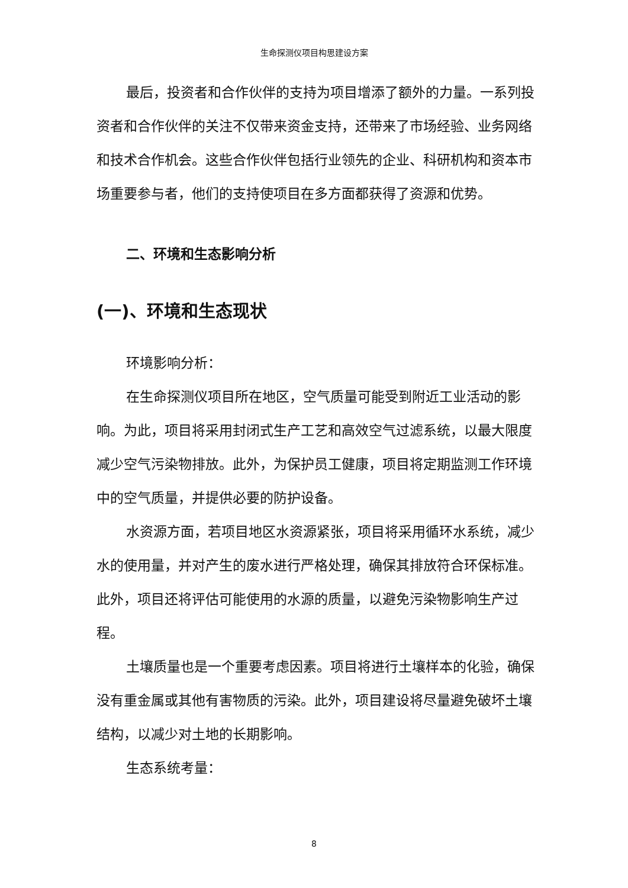生命探测仪项目构思建设方案
最后，投资者和合作伙伴的支持为项目增添了额外的力量。一系列投资者和合作伙伴的关注不仅带来资金支持，还带来了市场经验、业务网络和技术合作机会。这些合作伙伴包括行业领先的企业、科研机构和资本市场重要参与者，他们的支持使项目在多方面都获得了资源和优势。
二、环境和生态影响分析
(一)、环境和生态现状
环境影响分析：
在生命探测仪项目所在地区，空气质量可能受到附近工业活动的影响。为此，项目将采用封闭式生产工艺和高效空气过滤系统，以最大限度减少空气污染物排放。此外，为保护员工健康，项目将定期监测工作环境中的空气质量，并提供必要的防护设备。
水资源方面，若项目地区水资源紧张，项目将采用循环水系统，减少水的使用量，并对产生的废水进行严格处理，确保其排放符合环保标准。此外，项目还将评估可能使用的水源的质量，以避免污染物影响生产过程。
土壤质量也是一个重要考虑因素。项目将进行土壤样本的化验，确保没有重金属或其他有害物质的污染。此外，项目建设将尽量避免破坏土壤结构，以减少对土地的长期影响。
生态系统考量：
8